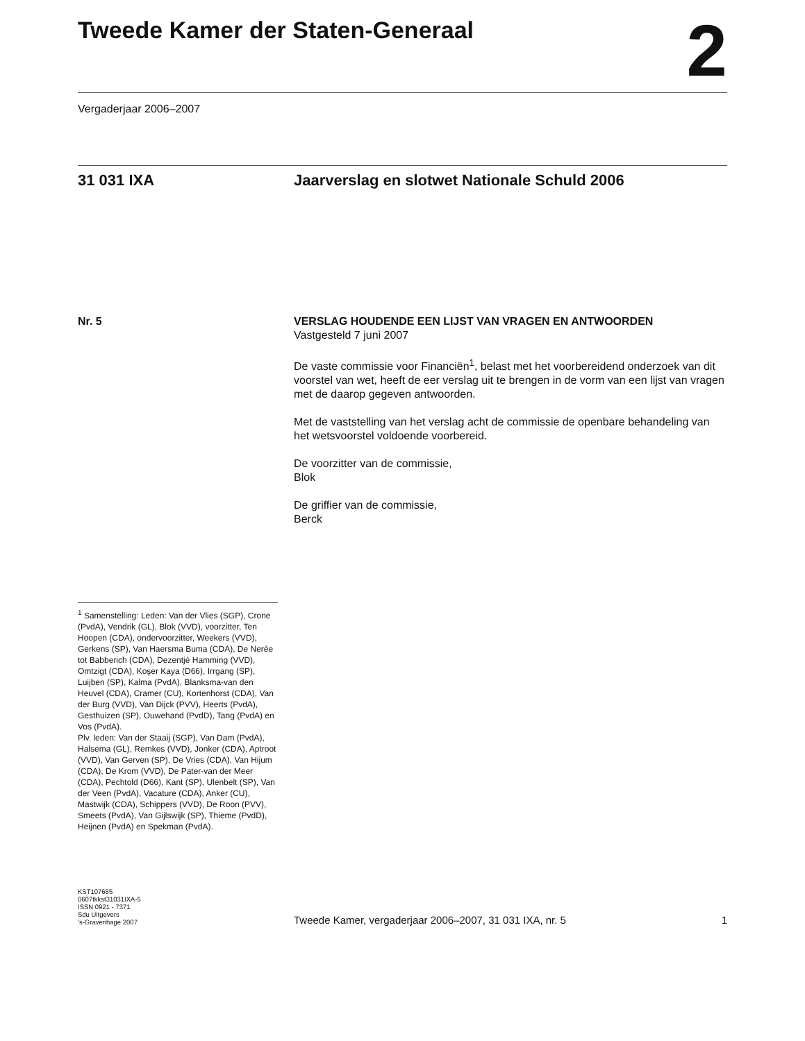Tweede Kamer der Staten-Generaal
2
Vergaderjaar 2006–2007
31 031 IXA Jaarverslag en slotwet Nationale Schuld 2006
Nr. 5 VERSLAG HOUDENDE EEN LIJST VAN VRAGEN EN ANTWOORDEN
Vastgesteld 7 juni 2007
De vaste commissie voor Financiën<sup>1</sup>, belast met het voorbereidend onderzoek van dit voorstel van wet, heeft de eer verslag uit te brengen in de vorm van een lijst van vragen met de daarop gegeven antwoorden.
Met de vaststelling van het verslag acht de commissie de openbare behandeling van het wetsvoorstel voldoende voorbereid.
De voorzitter van de commissie,
Blok
De griffier van de commissie,
Berck
<sup>1</sup> Samenstelling: Leden: Van der Vlies (SGP), Crone (PvdA), Vendrik (GL), Blok (VVD), voorzitter, Ten Hoopen (CDA), ondervoorzitter, Weekers (VVD), Gerkens (SP), Van Haersma Buma (CDA), De Nerée tot Babberich (CDA), Dezentjé Hamming (VVD), Omtzigt (CDA), Koşer Kaya (D66), Irrgang (SP), Luijben (SP), Kalma (PvdA), Blanksma-van den Heuvel (CDA), Cramer (CU), Kortenhorst (CDA), Van der Burg (VVD), Van Dijck (PVV), Heerts (PvdA), Gesthuizen (SP), Ouwehand (PvdD), Tang (PvdA) en Vos (PvdA).
Plv. leden: Van der Staaij (SGP), Van Dam (PvdA), Halsema (GL), Remkes (VVD), Jonker (CDA), Aptroot (VVD), Van Gerven (SP), De Vries (CDA), Van Hijum (CDA), De Krom (VVD), De Pater-van der Meer (CDA), Pechtold (D66), Kant (SP), Ulenbelt (SP), Van der Veen (PvdA), Vacature (CDA), Anker (CU), Mastwijk (CDA), Schippers (VVD), De Roon (PVV), Smeets (PvdA), Van Gijlswijk (SP), Thieme (PvdD), Heijnen (PvdA) en Spekman (PvdA).
KST107685
0607tkkst31031IXA-5
ISSN 0921 - 7371
Sdu Uitgevers
’s-Gravenhage 2007
Tweede Kamer, vergaderjaar 2006–2007, 31 031 IXA, nr. 5 1